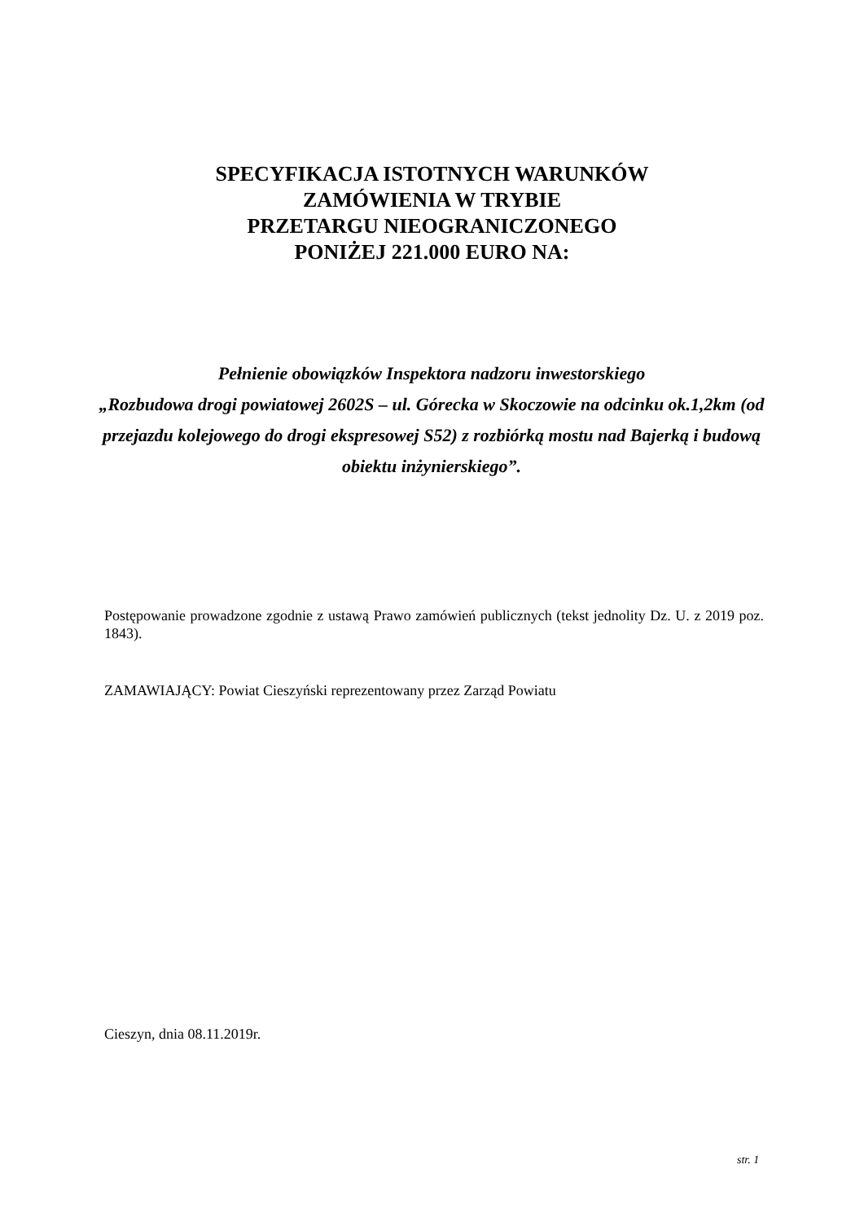SPECYFIKACJA ISTOTNYCH WARUNKÓW
ZAMÓWIENIA W TRYBIE
PRZETARGU NIEOGRANICZONEGO
PONIŻEJ 221.000 EURO NA:
Pełnienie obowiązków Inspektora nadzoru inwestorskiego
„Rozbudowa drogi powiatowej 2602S – ul. Górecka w Skoczowie na odcinku ok.1,2km (od przejazdu kolejowego do drogi ekspresowej S52) z rozbiórką mostu nad Bajerką i budową obiektu inżynierskiego”.
Postępowanie prowadzone zgodnie z ustawą Prawo zamówień publicznych (tekst jednolity Dz. U. z 2019 poz. 1843).
ZAMAWIAJĄCY: Powiat Cieszyński reprezentowany przez Zarząd Powiatu
Cieszyn, dnia 08.11.2019r.
str. 1